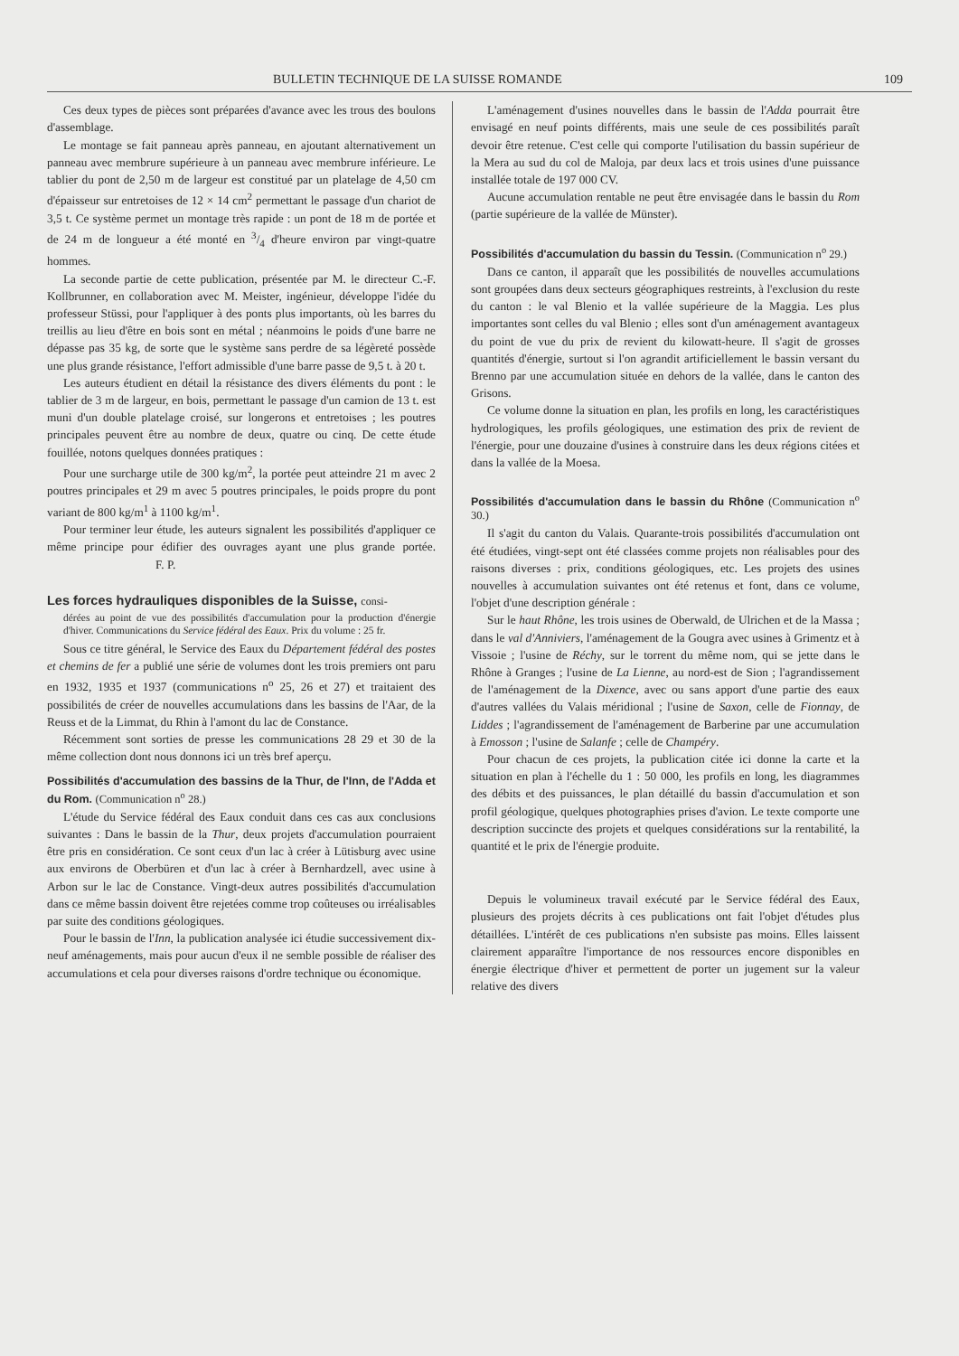BULLETIN TECHNIQUE DE LA SUISSE ROMANDE 109
Ces deux types de pièces sont préparées d'avance avec les trous des boulons d'assemblage.
Le montage se fait panneau après panneau, en ajoutant alternativement un panneau avec membrure supérieure à un panneau avec membrure inférieure. Le tablier du pont de 2,50 m de largeur est constitué par un platelage de 4,50 cm d'épaisseur sur entretoises de 12 × 14 cm<sup>2</sup> permettant le passage d'un chariot de 3,5 t. Ce système permet un montage très rapide : un pont de 18 m de portée et de 24 m de longueur a été monté en 3/4 d'heure environ par vingt-quatre hommes.
La seconde partie de cette publication, présentée par M. le directeur C.-F. Kollbrunner, en collaboration avec M. Meister, ingénieur, développe l'idée du professeur Stüssi, pour l'appliquer à des ponts plus importants, où les barres du treillis au lieu d'être en bois sont en métal ; néanmoins le poids d'une barre ne dépasse pas 35 kg, de sorte que le système sans perdre de sa légèreté possède une plus grande résistance, l'effort admissible d'une barre passe de 9,5 t. à 20 t.
Les auteurs étudient en détail la résistance des divers éléments du pont : le tablier de 3 m de largeur, en bois, permettant le passage d'un camion de 13 t. est muni d'un double platelage croisé, sur longerons et entretoises ; les poutres principales peuvent être au nombre de deux, quatre ou cinq. De cette étude fouillée, notons quelques données pratiques :
Pour une surcharge utile de 300 kg/m<sup>2</sup>, la portée peut atteindre 21 m avec 2 poutres principales et 29 m avec 5 poutres principales, le poids propre du pont variant de 800 kg/m<sup>1</sup> à 1100 kg/m<sup>1</sup>.
Pour terminer leur étude, les auteurs signalent les possibilités d'appliquer ce même principe pour édifier des ouvrages ayant une plus grande portée. F. P.
Les forces hydrauliques disponibles de la Suisse, consi-
dérées au point de vue des possibilités d'accumulation pour la production d'énergie d'hiver. Communications du Service fédéral des Eaux. Prix du volume : 25 fr.
Sous ce titre général, le Service des Eaux du Département fédéral des postes et chemins de fer a publié une série de volumes dont les trois premiers ont paru en 1932, 1935 et 1937 (communications n<sup>o</sup> 25, 26 et 27) et traitaient des possibilités de créer de nouvelles accumulations dans les bassins de l'Aar, de la Reuss et de la Limmat, du Rhin à l'amont du lac de Constance.
Récemment sont sorties de presse les communications 28 29 et 30 de la même collection dont nous donnons ici un très bref aperçu.
Possibilités d'accumulation des bassins de la Thur, de l'Inn, de l'Adda et du Rom. (Communication n<sup>o</sup> 28.)
L'étude du Service fédéral des Eaux conduit dans ces cas aux conclusions suivantes : Dans le bassin de la Thur, deux projets d'accumulation pourraient être pris en considération. Ce sont ceux d'un lac à créer à Lütisburg avec usine aux environs de Oberbüren et d'un lac à créer à Bernhardzell, avec usine à Arbon sur le lac de Constance. Vingt-deux autres possibilités d'accumulation dans ce même bassin doivent être rejetées comme trop coûteuses ou irréalisables par suite des conditions géologiques.
Pour le bassin de l'Inn, la publication analysée ici étudie successivement dix-neuf aménagements, mais pour aucun d'eux il ne semble possible de réaliser des accumulations et cela pour diverses raisons d'ordre technique ou économique.
L'aménagement d'usines nouvelles dans le bassin de l'Adda pourrait être envisagé en neuf points différents, mais une seule de ces possibilités paraît devoir être retenue. C'est celle qui comporte l'utilisation du bassin supérieur de la Mera au sud du col de Maloja, par deux lacs et trois usines d'une puissance installée totale de 197 000 CV.
Aucune accumulation rentable ne peut être envisagée dans le bassin du Rom (partie supérieure de la vallée de Münster).
Possibilités d'accumulation du bassin du Tessin. (Communication n<sup>o</sup> 29.)
Dans ce canton, il apparaît que les possibilités de nouvelles accumulations sont groupées dans deux secteurs géographiques restreints, à l'exclusion du reste du canton : le val Blenio et la vallée supérieure de la Maggia. Les plus importantes sont celles du val Blenio ; elles sont d'un aménagement avantageux du point de vue du prix de revient du kilowatt-heure. Il s'agit de grosses quantités d'énergie, surtout si l'on agrandit artificiellement le bassin versant du Brenno par une accumulation située en dehors de la vallée, dans le canton des Grisons.
Ce volume donne la situation en plan, les profils en long, les caractéristiques hydrologiques, les profils géologiques, une estimation des prix de revient de l'énergie, pour une douzaine d'usines à construire dans les deux régions citées et dans la vallée de la Moesa.
Possibilités d'accumulation dans le bassin du Rhône (Communication n<sup>o</sup> 30.)
Il s'agit du canton du Valais. Quarante-trois possibilités d'accumulation ont été étudiées, vingt-sept ont été classées comme projets non réalisables pour des raisons diverses : prix, conditions géologiques, etc. Les projets des usines nouvelles à accumulation suivantes ont été retenus et font, dans ce volume, l'objet d'une description générale :
Sur le haut Rhône, les trois usines de Oberwald, de Ulrichen et de la Massa ; dans le val d'Anniviers, l'aménagement de la Gougra avec usines à Grimentz et à Vissoie ; l'usine de Réchy, sur le torrent du même nom, qui se jette dans le Rhône à Granges ; l'usine de La Lienne, au nord-est de Sion ; l'agrandissement de l'aménagement de la Dixence, avec ou sans apport d'une partie des eaux d'autres vallées du Valais méridional ; l'usine de Saxon, celle de Fionnay, de Liddes ; l'agrandissement de l'aménagement de Barberine par une accumulation à Emosson ; l'usine de Salanfe ; celle de Champéry.
Pour chacun de ces projets, la publication citée ici donne la carte et la situation en plan à l'échelle du 1 : 50 000, les profils en long, les diagrammes des débits et des puissances, le plan détaillé du bassin d'accumulation et son profil géologique, quelques photographies prises d'avion. Le texte comporte une description succincte des projets et quelques considérations sur la rentabilité, la quantité et le prix de l'énergie produite.
Depuis le volumineux travail exécuté par le Service fédéral des Eaux, plusieurs des projets décrits à ces publications ont fait l'objet d'études plus détaillées. L'intérêt de ces publications n'en subsiste pas moins. Elles laissent clairement apparaître l'importance de nos ressources encore disponibles en énergie électrique d'hiver et permettent de porter un jugement sur la valeur relative des divers